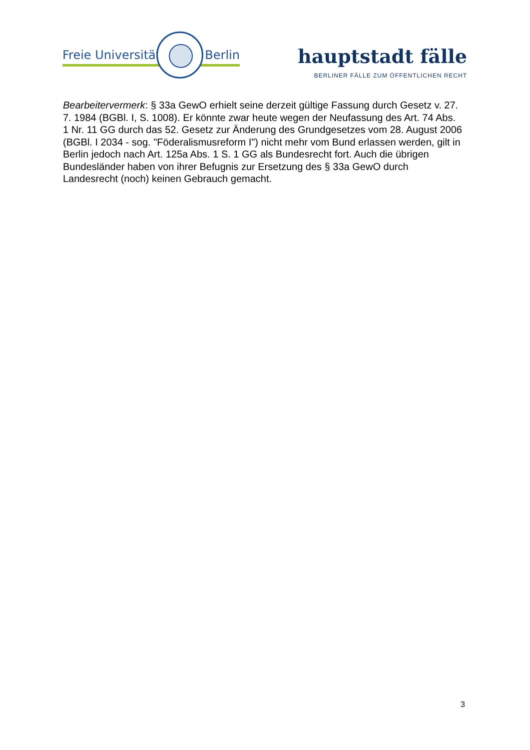Freie Universität Berlin hauptstadt fälle
BERLINER FÄLLE ZUM ÖFFENTLICHEN RECHT
Bearbeitervermerk: § 33a GewO erhielt seine derzeit gültige Fassung durch Gesetz v. 27. 7. 1984 (BGBl. I, S. 1008). Er könnte zwar heute wegen der Neufassung des Art. 74 Abs. 1 Nr. 11 GG durch das 52. Gesetz zur Änderung des Grundgesetzes vom 28. August 2006 (BGBl. I 2034 - sog. "Föderalismusreform I") nicht mehr vom Bund erlassen werden, gilt in Berlin jedoch nach Art. 125a Abs. 1 S. 1 GG als Bundesrecht fort. Auch die übrigen Bundesländer haben von ihrer Befugnis zur Ersetzung des § 33a GewO durch Landesrecht (noch) keinen Gebrauch gemacht.
3